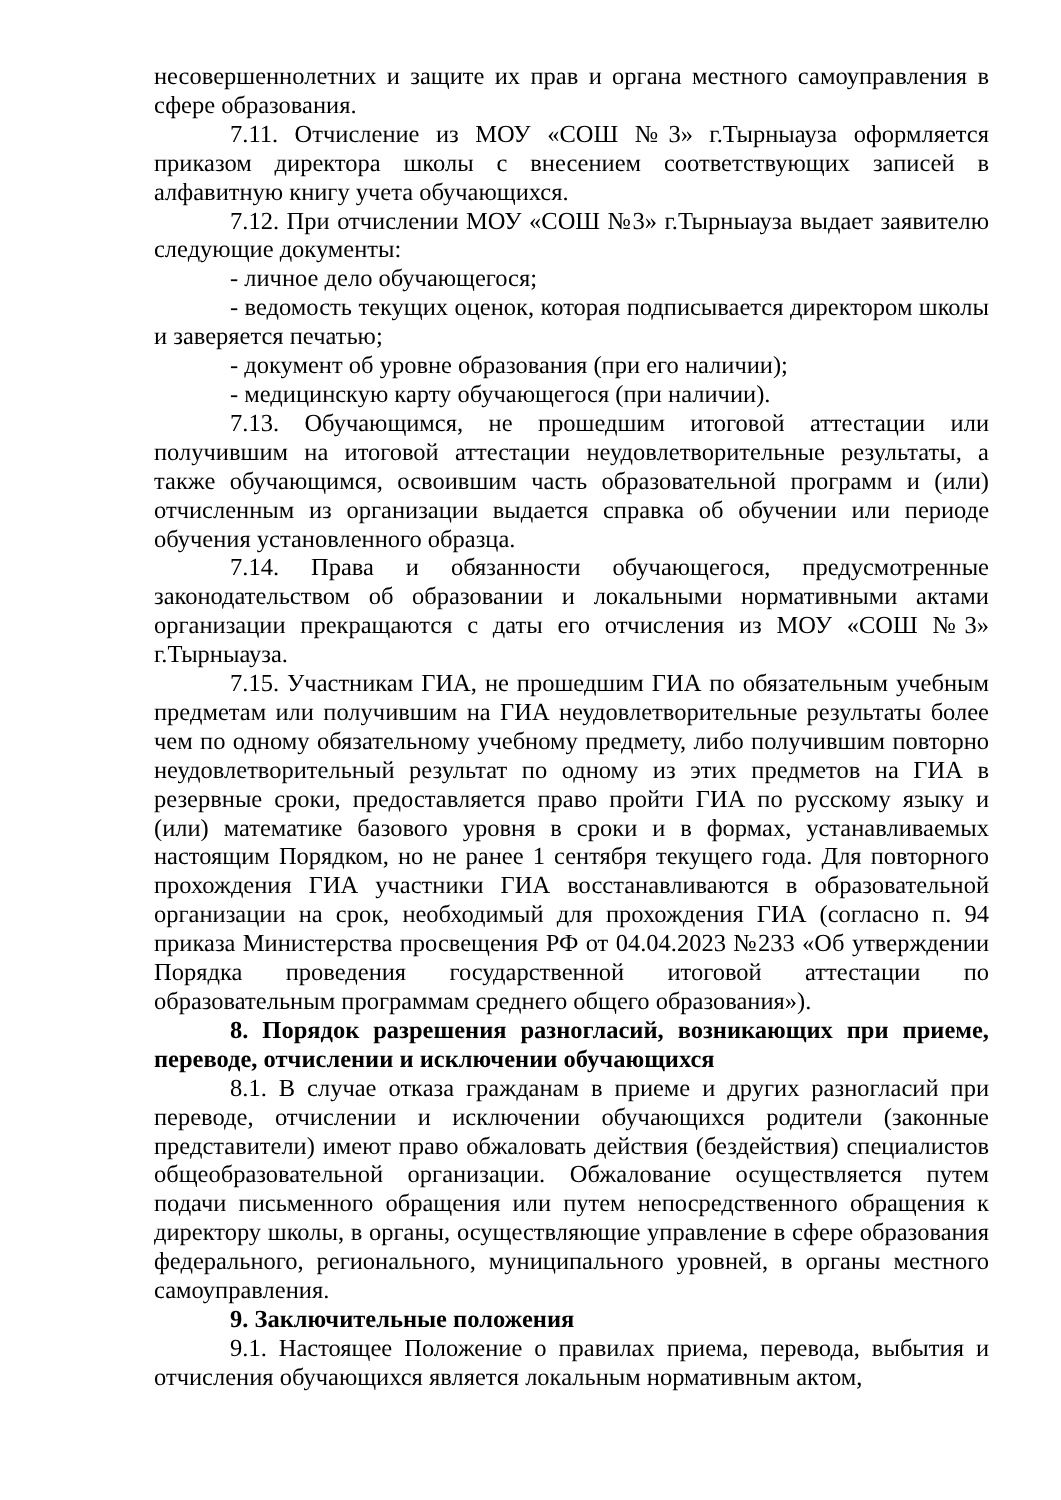несовершеннолетних и защите их прав и органа местного самоуправления в сфере образования.
7.11. Отчисление из МОУ «СОШ №3» г.Тырныауза оформляется приказом директора школы с внесением соответствующих записей в алфавитную книгу учета обучающихся.
7.12. При отчислении МОУ «СОШ №3» г.Тырныауза выдает заявителю следующие документы:
- личное дело обучающегося;
- ведомость текущих оценок, которая подписывается директором школы и заверяется печатью;
- документ об уровне образования (при его наличии);
- медицинскую карту обучающегося (при наличии).
7.13. Обучающимся, не прошедшим итоговой аттестации или получившим на итоговой аттестации неудовлетворительные результаты, а также обучающимся, освоившим часть образовательной программ и (или) отчисленным из организации выдается справка об обучении или периоде обучения установленного образца.
7.14. Права и обязанности обучающегося, предусмотренные законодательством об образовании и локальными нормативными актами организации прекращаются с даты его отчисления из МОУ «СОШ №3» г.Тырныауза.
7.15. Участникам ГИА, не прошедшим ГИА по обязательным учебным предметам или получившим на ГИА неудовлетворительные результаты более чем по одному обязательному учебному предмету, либо получившим повторно неудовлетворительный результат по одному из этих предметов на ГИА в резервные сроки, предоставляется право пройти ГИА по русскому языку и (или) математике базового уровня в сроки и в формах, устанавливаемых настоящим Порядком, но не ранее 1 сентября текущего года. Для повторного прохождения ГИА участники ГИА восстанавливаются в образовательной организации на срок, необходимый для прохождения ГИА (согласно п. 94 приказа Министерства просвещения РФ от 04.04.2023 №233 «Об утверждении Порядка проведения государственной итоговой аттестации по образовательным программам среднего общего образования»).
8. Порядок разрешения разногласий, возникающих при приеме, переводе, отчислении и исключении обучающихся
8.1. В случае отказа гражданам в приеме и других разногласий при переводе, отчислении и исключении обучающихся родители (законные представители) имеют право обжаловать действия (бездействия) специалистов общеобразовательной организации. Обжалование осуществляется путем подачи письменного обращения или путем непосредственного обращения к директору школы, в органы, осуществляющие управление в сфере образования федерального, регионального, муниципального уровней, в органы местного самоуправления.
9. Заключительные положения
9.1. Настоящее Положение о правилах приема, перевода, выбытия и отчисления обучающихся является локальным нормативным актом,